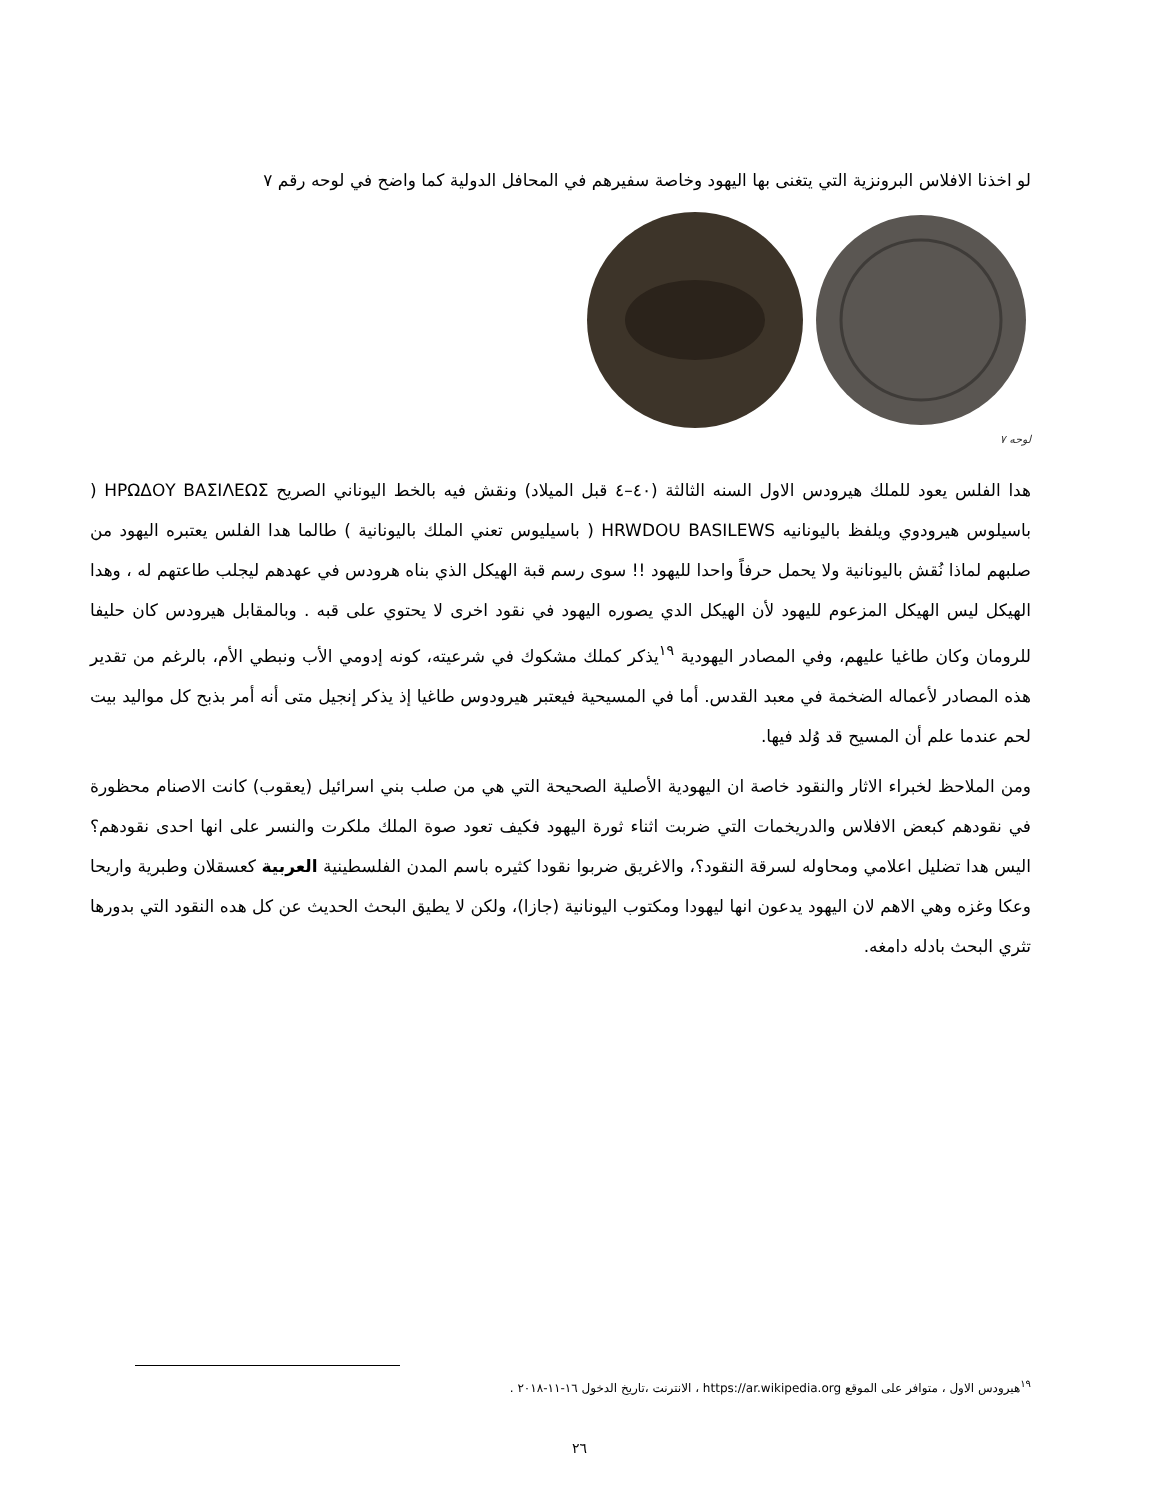لو اخذنا الافلاس البرونزية التي يتغنى بها اليهود وخاصة سفيرهم في المحافل الدولية كما واضح في لوحه رقم ٧
لوحه ٧
هدا الفلس يعود للملك هيرودس الاول السنه الثالثة (٤٠–٤ قبل الميلاد) ونقش فيه بالخط اليوناني الصريح ΗΡΩΔΟΥ ΒΑΣΙΛΕΩΣ ( باسيلوس هيرودوي ويلفظ باليونانيه HRWDOU BASILEWS ( باسيليوس تعني الملك باليونانية ) طالما هدا الفلس يعتبره اليهود من صلبهم لماذا نُقش باليونانية ولا يحمل حرفاً واحدا لليهود !! سوى رسم قبة الهيكل الذي بناه هرودس في عهدهم ليجلب طاعتهم له ، وهدا الهيكل ليس الهيكل المزعوم لليهود لأن الهيكل الدي يصوره اليهود في نقود اخرى لا يحتوي على قبه . وبالمقابل هيرودس كان حليفا للرومان وكان طاغيا عليهم، وفي المصادر اليهودية <sup>١٩</sup>يذكر كملك مشكوك في شرعيته، كونه إدومي الأب ونبطي الأم، بالرغم من تقدير هذه المصادر لأعماله الضخمة في معبد القدس. أما في المسيحية فيعتبر هيرودوس طاغيا إذ يذكر إنجيل متى أنه أمر بذبح كل مواليد بيت لحم عندما علم أن المسيح قد وُلد فيها.
ومن الملاحظ لخبراء الاثار والنقود خاصة ان اليهودية الأصلية الصحيحة التي هي من صلب بني اسرائيل (يعقوب) كانت الاصنام محظورة في نقودهم كبعض الافلاس والدريخمات التي ضربت اثناء ثورة اليهود فكيف تعود صوة الملك ملكرت والنسر على انها احدى نقودهم؟ اليس هدا تضليل اعلامي ومحاوله لسرقة النقود؟، والاغريق ضربوا نقودا كثيره باسم المدن الفلسطينية العربية كعسقلان وطبرية واريحا وعكا وغزه وهي الاهم لان اليهود يدعون انها ليهودا ومكتوب اليونانية (جازا)، ولكن لا يطيق البحث الحديث عن كل هده النقود التي بدورها تثري البحث بادله دامغه.
<sup>١٩</sup> هيرودس الاول ، متوافر على الموقع https://ar.wikipedia.org ، الانترنت ،تاريخ الدخول ١٦-١١-٢٠١٨ .
٢٦